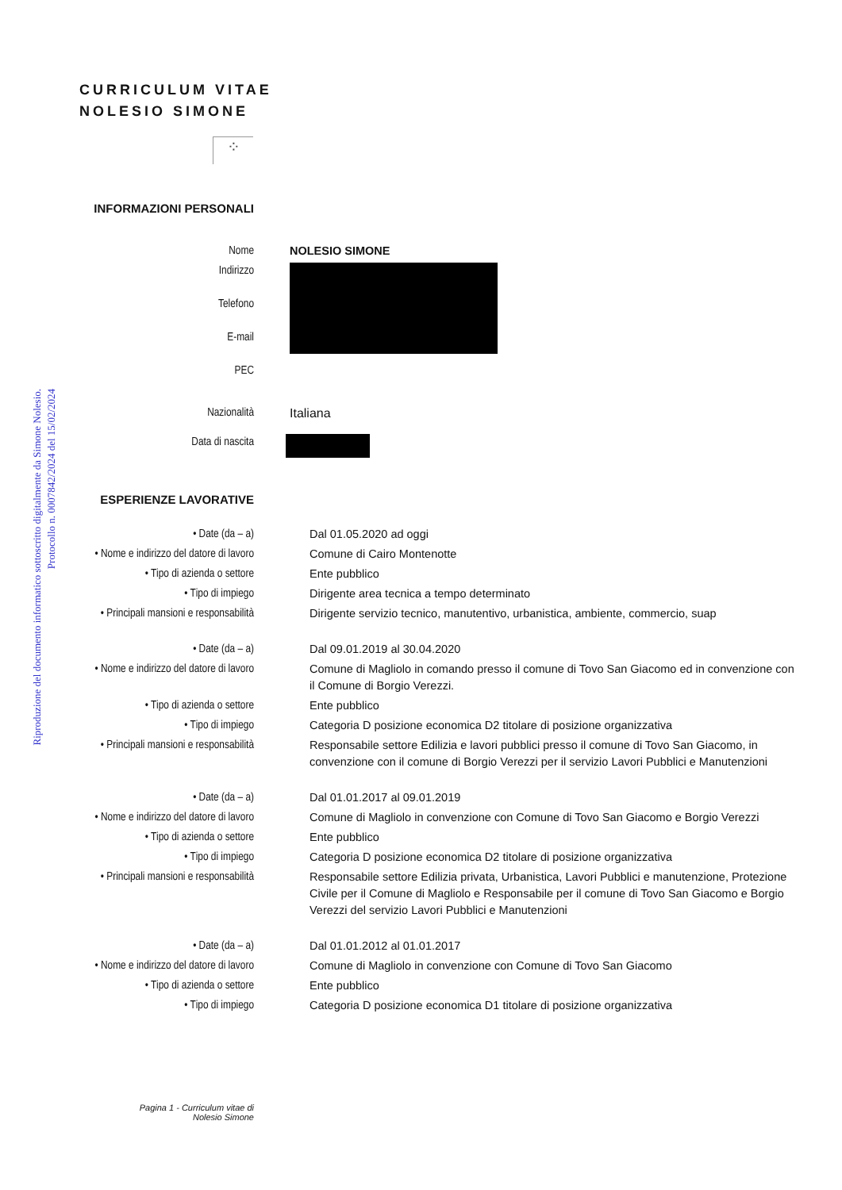Riproduzione del documento informatico sottoscritto digitalmente da Simone Nolesio.
Protocollo n. 0007842/2024 del 15/02/2024
CURRICULUM VITAE
NOLESIO SIMONE
⁘
| INFORMAZIONI PERSONALI | |
| Nome | NOLESIO SIMONE |
| Indirizzo Telefono E-mail PEC | |
| Nazionalità | Italiana |
| Data di nascita | |
| ESPERIENZE LAVORATIVE | |
| • Date (da – a) | Dal 01.05.2020 ad oggi |
| • Nome e indirizzo del datore di lavoro | Comune di Cairo Montenotte |
| • Tipo di azienda o settore | Ente pubblico |
| • Tipo di impiego | Dirigente area tecnica a tempo determinato |
| • Principali mansioni e responsabilità | Dirigente servizio tecnico, manutentivo, urbanistica, ambiente, commercio, suap |
| • Date (da – a) | Dal 09.01.2019 al 30.04.2020 |
| • Nome e indirizzo del datore di lavoro | Comune di Magliolo in comando presso il comune di Tovo San Giacomo ed in convenzione con il Comune di Borgio Verezzi. |
| • Tipo di azienda o settore | Ente pubblico |
| • Tipo di impiego | Categoria D posizione economica D2 titolare di posizione organizzativa |
| • Principali mansioni e responsabilità | Responsabile settore Edilizia e lavori pubblici presso il comune di Tovo San Giacomo, in convenzione con il comune di Borgio Verezzi per il servizio Lavori Pubblici e Manutenzioni |
| • Date (da – a) | Dal 01.01.2017 al 09.01.2019 |
| • Nome e indirizzo del datore di lavoro | Comune di Magliolo in convenzione con Comune di Tovo San Giacomo e Borgio Verezzi |
| • Tipo di azienda o settore | Ente pubblico |
| • Tipo di impiego | Categoria D posizione economica D2 titolare di posizione organizzativa |
| • Principali mansioni e responsabilità | Responsabile settore Edilizia privata, Urbanistica, Lavori Pubblici e manutenzione, Protezione Civile per il Comune di Magliolo e Responsabile per il comune di Tovo San Giacomo e Borgio Verezzi del servizio Lavori Pubblici e Manutenzioni |
| • Date (da – a) | Dal 01.01.2012 al 01.01.2017 |
| • Nome e indirizzo del datore di lavoro | Comune di Magliolo in convenzione con Comune di Tovo San Giacomo |
| • Tipo di azienda o settore | Ente pubblico |
| • Tipo di impiego | Categoria D posizione economica D1 titolare di posizione organizzativa |
Pagina 1 - Curriculum vitae di
Nolesio Simone